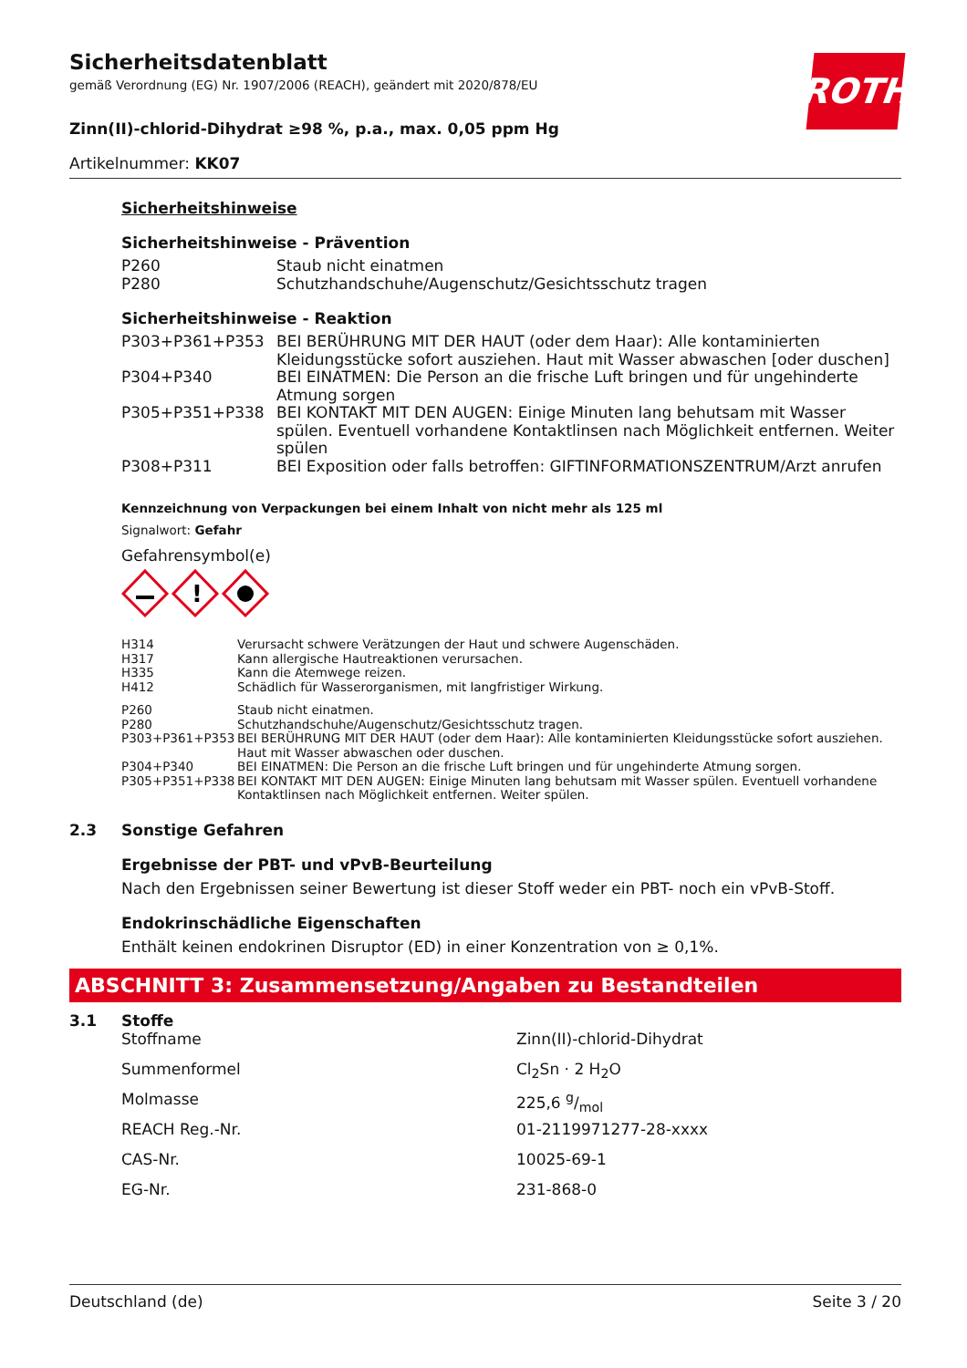ROTH
Sicherheitsdatenblatt
gemäß Verordnung (EG) Nr. 1907/2006 (REACH), geändert mit 2020/878/EU
Zinn(II)-chlorid-Dihydrat ≥98 %, p.a., max. 0,05 ppm Hg
Artikelnummer: KK07
Sicherheitshinweise
Sicherheitshinweise - Prävention
| P260 | Staub nicht einatmen |
| P280 | Schutzhandschuhe/Augenschutz/Gesichtsschutz tragen |
Sicherheitshinweise - Reaktion
| P303+P361+P353 | BEI BERÜHRUNG MIT DER HAUT (oder dem Haar): Alle kontaminierten Kleidungsstücke sofort ausziehen. Haut mit Wasser abwaschen [oder duschen] |
| P304+P340 | BEI EINATMEN: Die Person an die frische Luft bringen und für ungehinderte Atmung sorgen |
| P305+P351+P338 | BEI KONTAKT MIT DEN AUGEN: Einige Minuten lang behutsam mit Wasser spülen. Eventuell vorhandene Kontaktlinsen nach Möglichkeit entfernen. Weiter spülen |
| P308+P311 | BEI Exposition oder falls betroffen: GIFTINFORMATIONSZENTRUM/Arzt anrufen |
Kennzeichnung von Verpackungen bei einem Inhalt von nicht mehr als 125 ml
Signalwort: Gefahr
Gefahrensymbol(e)
!
| H314 | Verursacht schwere Verätzungen der Haut und schwere Augenschäden. |
| H317 | Kann allergische Hautreaktionen verursachen. |
| H335 | Kann die Atemwege reizen. |
| H412 | Schädlich für Wasserorganismen, mit langfristiger Wirkung. |
| P260 | Staub nicht einatmen. |
| P280 | Schutzhandschuhe/Augenschutz/Gesichtsschutz tragen. |
| P303+P361+P353 | BEI BERÜHRUNG MIT DER HAUT (oder dem Haar): Alle kontaminierten Kleidungsstücke sofort ausziehen. Haut mit Wasser abwaschen oder duschen. |
| P304+P340 | BEI EINATMEN: Die Person an die frische Luft bringen und für ungehinderte Atmung sorgen. |
| P305+P351+P338 | BEI KONTAKT MIT DEN AUGEN: Einige Minuten lang behutsam mit Wasser spülen. Eventuell vorhandene Kontaktlinsen nach Möglichkeit entfernen. Weiter spülen. |
2.3 Sonstige Gefahren
Ergebnisse der PBT- und vPvB-Beurteilung
Nach den Ergebnissen seiner Bewertung ist dieser Stoff weder ein PBT- noch ein vPvB-Stoff.
Endokrinschädliche Eigenschaften
Enthält keinen endokrinen Disruptor (ED) in einer Konzentration von ≥ 0,1%.
ABSCHNITT 3: Zusammensetzung/Angaben zu Bestandteilen
3.1 Stoffe
| Stoffname | Zinn(II)-chlorid-Dihydrat |
| Summenformel | Cl<sub>2</sub>Sn · 2 H<sub>2</sub>O |
| Molmasse | 225,6 g/mol |
| REACH Reg.-Nr. | 01-2119971277-28-xxxx |
| CAS-Nr. | 10025-69-1 |
| EG-Nr. | 231-868-0 |
Deutschland (de) Seite 3 / 20